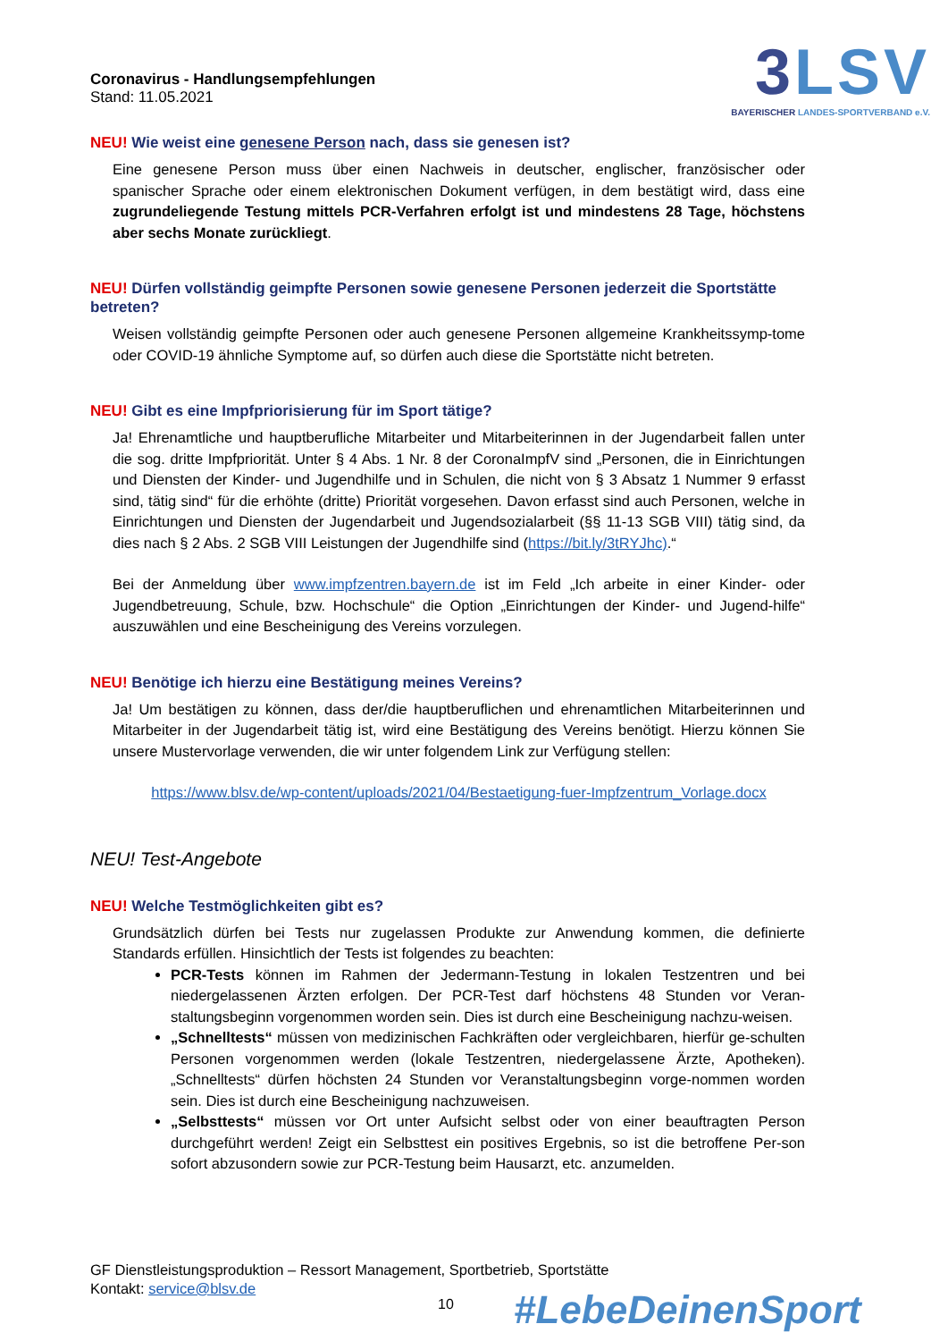Coronavirus - Handlungsempfehlungen
Stand: 11.05.2021
3LSV
BAYERISCHER LANDES-SPORTVERBAND e.V.
NEU! Wie weist eine genesene Person nach, dass sie genesen ist?
Eine genesene Person muss über einen Nachweis in deutscher, englischer, französischer oder spanischer Sprache oder einem elektronischen Dokument verfügen, in dem bestätigt wird, dass eine zugrundeliegende Testung mittels PCR-Verfahren erfolgt ist und mindestens 28 Tage, höchstens aber sechs Monate zurückliegt.
NEU! Dürfen vollständig geimpfte Personen sowie genesene Personen jederzeit die Sportstätte betreten?
Weisen vollständig geimpfte Personen oder auch genesene Personen allgemeine Krankheitssymp-tome oder COVID-19 ähnliche Symptome auf, so dürfen auch diese die Sportstätte nicht betreten.
NEU! Gibt es eine Impfpriorisierung für im Sport tätige?
Ja! Ehrenamtliche und hauptberufliche Mitarbeiter und Mitarbeiterinnen in der Jugendarbeit fallen unter die sog. dritte Impfpriorität. Unter § 4 Abs. 1 Nr. 8 der CoronaImpfV sind „Personen, die in Einrichtungen und Diensten der Kinder- und Jugendhilfe und in Schulen, die nicht von § 3 Absatz 1 Nummer 9 erfasst sind, tätig sind“ für die erhöhte (dritte) Priorität vorgesehen. Davon erfasst sind auch Personen, welche in Einrichtungen und Diensten der Jugendarbeit und Jugendsozialarbeit (§§ 11-13 SGB VIII) tätig sind, da dies nach § 2 Abs. 2 SGB VIII Leistungen der Jugendhilfe sind (https://bit.ly/3tRYJhc).“
Bei der Anmeldung über www.impfzentren.bayern.de ist im Feld „Ich arbeite in einer Kinder- oder Jugendbetreuung, Schule, bzw. Hochschule“ die Option „Einrichtungen der Kinder- und Jugend-hilfe“ auszuwählen und eine Bescheinigung des Vereins vorzulegen.
NEU! Benötige ich hierzu eine Bestätigung meines Vereins?
Ja! Um bestätigen zu können, dass der/die hauptberuflichen und ehrenamtlichen Mitarbeiterinnen und Mitarbeiter in der Jugendarbeit tätig ist, wird eine Bestätigung des Vereins benötigt. Hierzu können Sie unsere Mustervorlage verwenden, die wir unter folgendem Link zur Verfügung stellen:
https://www.blsv.de/wp-content/uploads/2021/04/Bestaetigung-fuer-Impfzentrum_Vorlage.docx
NEU! Test-Angebote
NEU! Welche Testmöglichkeiten gibt es?
Grundsätzlich dürfen bei Tests nur zugelassen Produkte zur Anwendung kommen, die definierte Standards erfüllen. Hinsichtlich der Tests ist folgendes zu beachten:
PCR-Tests können im Rahmen der Jedermann-Testung in lokalen Testzentren und bei niedergelassenen Ärzten erfolgen. Der PCR-Test darf höchstens 48 Stunden vor Veran-staltungsbeginn vorgenommen worden sein. Dies ist durch eine Bescheinigung nachzu-weisen.
„Schnelltests“ müssen von medizinischen Fachkräften oder vergleichbaren, hierfür ge-schulten Personen vorgenommen werden (lokale Testzentren, niedergelassene Ärzte, Apotheken). „Schnelltests“ dürfen höchsten 24 Stunden vor Veranstaltungsbeginn vorge-nommen worden sein. Dies ist durch eine Bescheinigung nachzuweisen.
„Selbsttests“ müssen vor Ort unter Aufsicht selbst oder von einer beauftragten Person durchgeführt werden! Zeigt ein Selbsttest ein positives Ergebnis, so ist die betroffene Per-son sofort abzusondern sowie zur PCR-Testung beim Hausarzt, etc. anzumelden.
GF Dienstleistungsproduktion – Ressort Management, Sportbetrieb, Sportstätte
Kontakt: service@blsv.de
10 #LebeDeinenSport